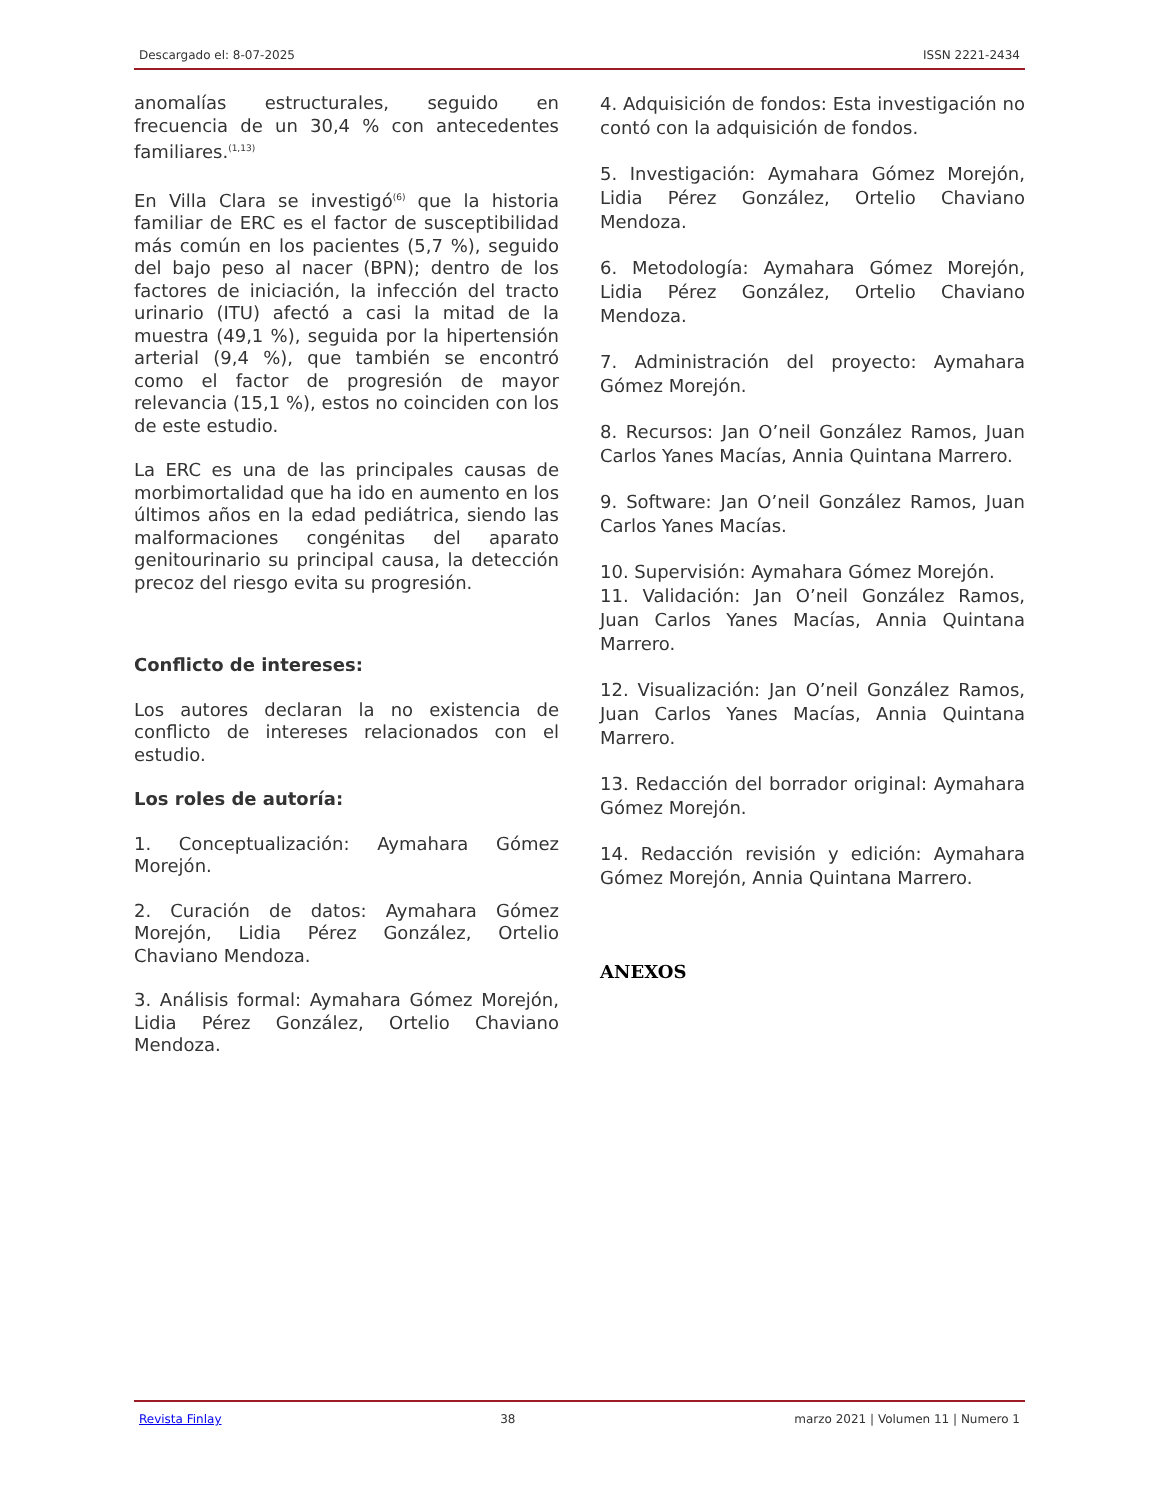Descargado el: 8-07-2025 ISSN 2221-2434
anomalías estructurales, seguido en frecuencia de un 30,4 % con antecedentes familiares.<sup>(1,13)</sup>
En Villa Clara se investigó<sup>(6)</sup> que la historia familiar de ERC es el factor de susceptibilidad más común en los pacientes (5,7 %), seguido del bajo peso al nacer (BPN); dentro de los factores de iniciación, la infección del tracto urinario (ITU) afectó a casi la mitad de la muestra (49,1 %), seguida por la hipertensión arterial (9,4 %), que también se encontró como el factor de progresión de mayor relevancia (15,1 %), estos no coinciden con los de este estudio.
La ERC es una de las principales causas de morbimortalidad que ha ido en aumento en los últimos años en la edad pediátrica, siendo las malformaciones congénitas del aparato genitourinario su principal causa, la detección precoz del riesgo evita su progresión.
Conflicto de intereses:
Los autores declaran la no existencia de conflicto de intereses relacionados con el estudio.
Los roles de autoría:
1. Conceptualización: Aymahara Gómez Morejón.
2. Curación de datos: Aymahara Gómez Morejón, Lidia Pérez González, Ortelio Chaviano Mendoza.
3. Análisis formal: Aymahara Gómez Morejón, Lidia Pérez González, Ortelio Chaviano Mendoza.
4. Adquisición de fondos: Esta investigación no contó con la adquisición de fondos.
5. Investigación: Aymahara Gómez Morejón, Lidia Pérez González, Ortelio Chaviano Mendoza.
6. Metodología: Aymahara Gómez Morejón, Lidia Pérez González, Ortelio Chaviano Mendoza.
7. Administración del proyecto: Aymahara Gómez Morejón.
8. Recursos: Jan O’neil González Ramos, Juan Carlos Yanes Macías, Annia Quintana Marrero.
9. Software: Jan O’neil González Ramos, Juan Carlos Yanes Macías.
10. Supervisión: Aymahara Gómez Morejón.
11. Validación: Jan O’neil González Ramos, Juan Carlos Yanes Macías, Annia Quintana Marrero.
12. Visualización: Jan O’neil González Ramos, Juan Carlos Yanes Macías, Annia Quintana Marrero.
13. Redacción del borrador original: Aymahara Gómez Morejón.
14. Redacción revisión y edición: Aymahara Gómez Morejón, Annia Quintana Marrero.
ANEXOS
Revista Finlay 38 marzo 2021 | Volumen 11 | Numero 1